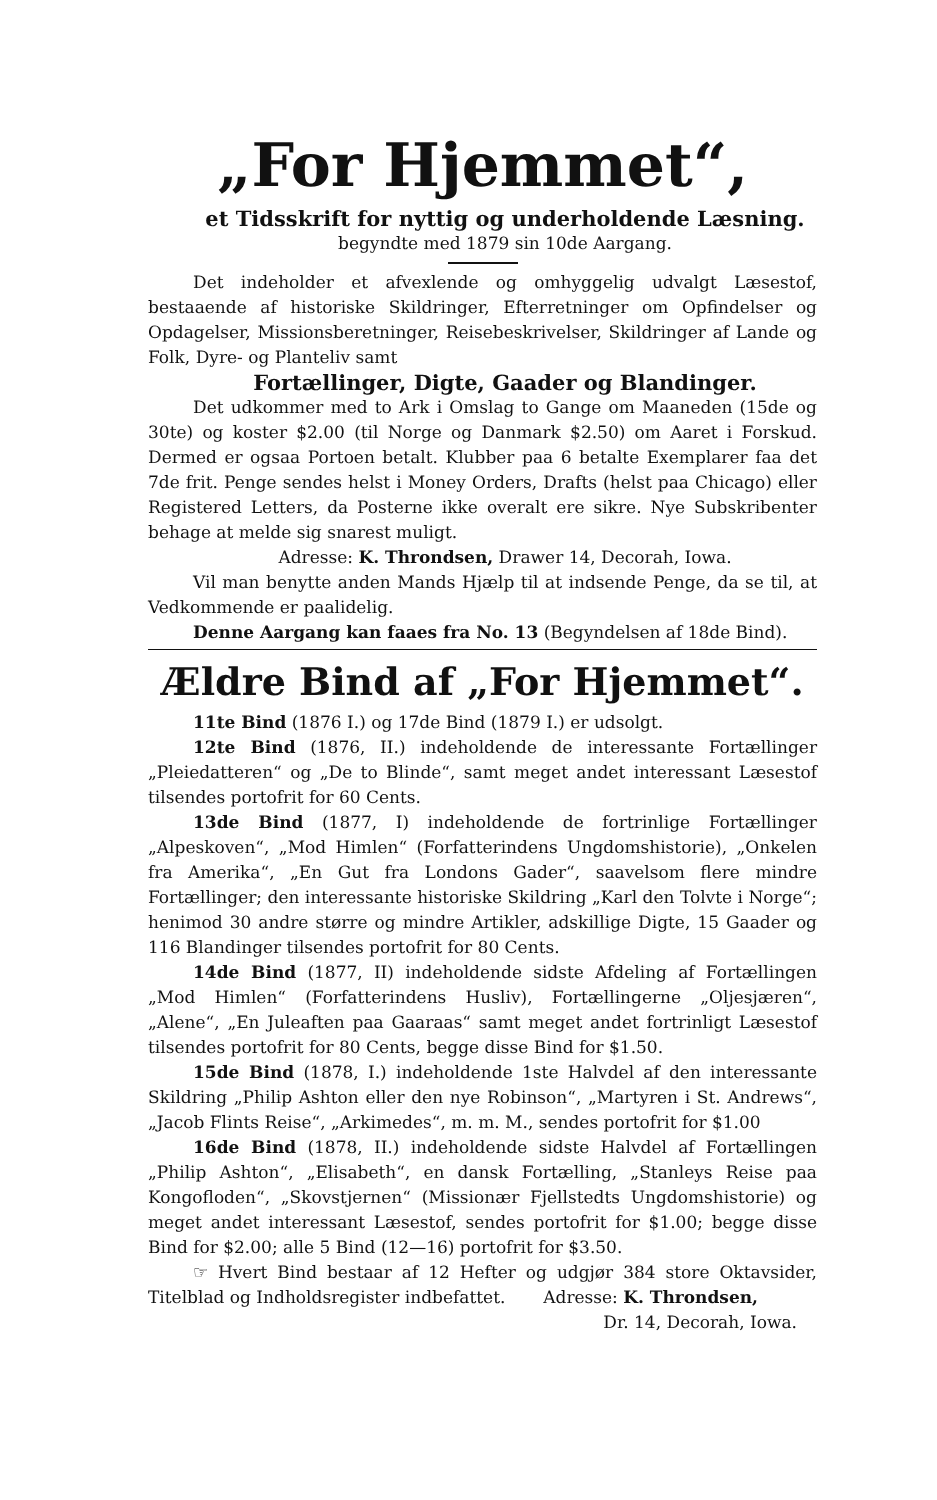„For Hjemmet“,
et Tidsskrift for nyttig og underholdende Læsning.
begyndte med 1879 sin 10de Aargang.
Det indeholder et afvexlende og omhyggelig udvalgt Læsestof, bestaaende af historiske Skildringer, Efterretninger om Opfindelser og Opdagelser, Missionsberetninger, Reisebeskrivelser, Skildringer af Lande og Folk, Dyre- og Planteliv samt
Fortællinger, Digte, Gaader og Blandinger.
Det udkommer med to Ark i Omslag to Gange om Maaneden (15de og 30te) og koster $2.00 (til Norge og Danmark $2.50) om Aaret i Forskud. Dermed er ogsaa Portoen betalt. Klubber paa 6 betalte Exemplarer faa det 7de frit. Penge sendes helst i Money Orders, Drafts (helst paa Chicago) eller Registered Letters, da Posterne ikke overalt ere sikre. Nye Subskribenter behage at melde sig snarest muligt.
Adresse: K. Throndsen, Drawer 14, Decorah, Iowa.
Vil man benytte anden Mands Hjælp til at indsende Penge, da se til, at Vedkommende er paalidelig.
Denne Aargang kan faaes fra No. 13 (Begyndelsen af 18de Bind).
Ældre Bind af „For Hjemmet“.
11te Bind (1876 I.) og 17de Bind (1879 I.) er udsolgt.
12te Bind (1876, II.) indeholdende de interessante Fortællinger „Pleiedatteren“ og „De to Blinde“, samt meget andet interessant Læsestof tilsendes portofrit for 60 Cents.
13de Bind (1877, I) indeholdende de fortrinlige Fortællinger „Alpeskoven“, „Mod Himlen“ (Forfatterindens Ungdomshistorie), „Onkelen fra Amerika“, „En Gut fra Londons Gader“, saavelsom flere mindre Fortællinger; den interessante historiske Skildring „Karl den Tolvte i Norge“; henimod 30 andre større og mindre Artikler, adskillige Digte, 15 Gaader og 116 Blandinger tilsendes portofrit for 80 Cents.
14de Bind (1877, II) indeholdende sidste Afdeling af Fortællingen „Mod Himlen“ (Forfatterindens Husliv), Fortællingerne „Oljesjæren“, „Alene“, „En Juleaften paa Gaaraas“ samt meget andet fortrinligt Læsestof tilsendes portofrit for 80 Cents, begge disse Bind for $1.50.
15de Bind (1878, I.) indeholdende 1ste Halvdel af den interessante Skildring „Philip Ashton eller den nye Robinson“, „Martyren i St. Andrews“, „Jacob Flints Reise“, „Arkimedes“, m. m. M., sendes portofrit for $1.00
16de Bind (1878, II.) indeholdende sidste Halvdel af Fortællingen „Philip Ashton“, „Elisabeth“, en dansk Fortælling, „Stanleys Reise paa Kongofloden“, „Skovstjernen“ (Missionær Fjellstedts Ungdomshistorie) og meget andet interessant Læsestof, sendes portofrit for $1.00; begge disse Bind for $2.00; alle 5 Bind (12—16) portofrit for $3.50.
☞ Hvert Bind bestaar af 12 Hefter og udgjør 384 store Oktavsider, Titelblad og Indholdsregister indbefattet. Adresse: K. Throndsen,
Dr. 14, Decorah, Iowa.